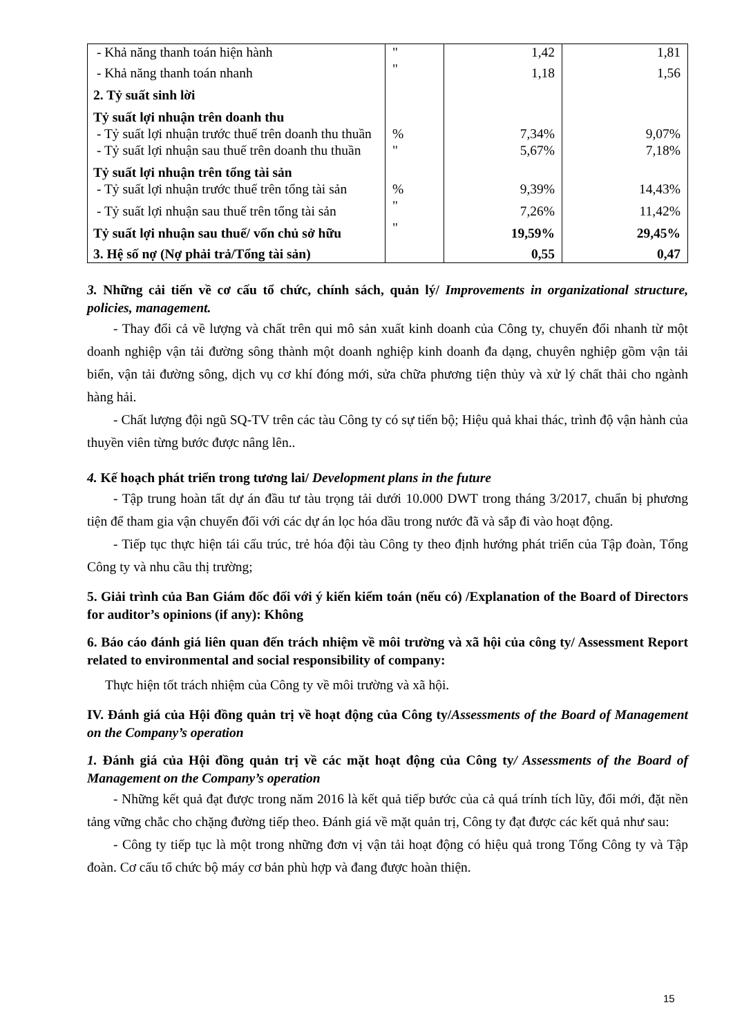| - Khả năng thanh toán hiện hành | " | 1,42 | 1,81 |
| - Khả năng thanh toán nhanh | " | 1,18 | 1,56 |
| 2. Tỷ suất sinh lời | | | |
| Tỷ suất lợi nhuận trên doanh thu | | | |
| - Tỷ suất lợi nhuận trước thuế trên doanh thu thuần | % | 7,34% | 9,07% |
| - Tỷ suất lợi nhuận sau thuế trên doanh thu thuần | " | 5,67% | 7,18% |
| Tỷ suất lợi nhuận trên tổng tài sản | | | |
| - Tỷ suất lợi nhuận trước thuế trên tổng tài sản | % | 9,39% | 14,43% |
| - Tỷ suất lợi nhuận sau thuế trên tổng tài sản | " | 7,26% | 11,42% |
| Tỷ suất lợi nhuận sau thuế/ vốn chủ sở hữu | " | 19,59% | 29,45% |
| 3. Hệ số nợ (Nợ phải trả/Tổng tài sản) | | 0,55 | 0,47 |
3. Những cải tiến về cơ cấu tổ chức, chính sách, quản lý/ Improvements in organizational structure, policies, management.
- Thay đổi cả về lượng và chất trên qui mô sản xuất kinh doanh của Công ty, chuyển đổi nhanh từ một doanh nghiệp vận tải đường sông thành một doanh nghiệp kinh doanh đa dạng, chuyên nghiệp gồm vận tải biển, vận tải đường sông, dịch vụ cơ khí đóng mới, sửa chữa phương tiện thủy và xử lý chất thải cho ngành hàng hải.
- Chất lượng đội ngũ SQ-TV trên các tàu Công ty có sự tiến bộ; Hiệu quả khai thác, trình độ vận hành của thuyền viên từng bước được nâng lên..
4. Kế hoạch phát triển trong tương lai/ Development plans in the future
- Tập trung hoàn tất dự án đầu tư tàu trọng tải dưới 10.000 DWT trong tháng 3/2017, chuẩn bị phương tiện để tham gia vận chuyển đối với các dự án lọc hóa dầu trong nước đã và sắp đi vào hoạt động.
- Tiếp tục thực hiện tái cấu trúc, trẻ hóa đội tàu Công ty theo định hướng phát triển của Tập đoàn, Tổng Công ty và nhu cầu thị trường;
5. Giải trình của Ban Giám đốc đối với ý kiến kiểm toán (nếu có) /Explanation of the Board of Directors for auditor’s opinions (if any): Không
6. Báo cáo đánh giá liên quan đến trách nhiệm về môi trường và xã hội của công ty/ Assessment Report related to environmental and social responsibility of company:
Thực hiện tốt trách nhiệm của Công ty về môi trường và xã hội.
IV. Đánh giá của Hội đồng quản trị về hoạt động của Công ty/Assessments of the Board of Management on the Company’s operation
1. Đánh giá của Hội đồng quản trị về các mặt hoạt động của Công ty/ Assessments of the Board of Management on the Company’s operation
- Những kết quả đạt được trong năm 2016 là kết quả tiếp bước của cả quá trính tích lũy, đổi mới, đặt nền tảng vững chắc cho chặng đường tiếp theo. Đánh giá về mặt quản trị, Công ty đạt được các kết quả như sau:
- Công ty tiếp tục là một trong những đơn vị vận tải hoạt động có hiệu quả trong Tổng Công ty và Tập đoàn. Cơ cấu tổ chức bộ máy cơ bản phù hợp và đang được hoàn thiện.
15